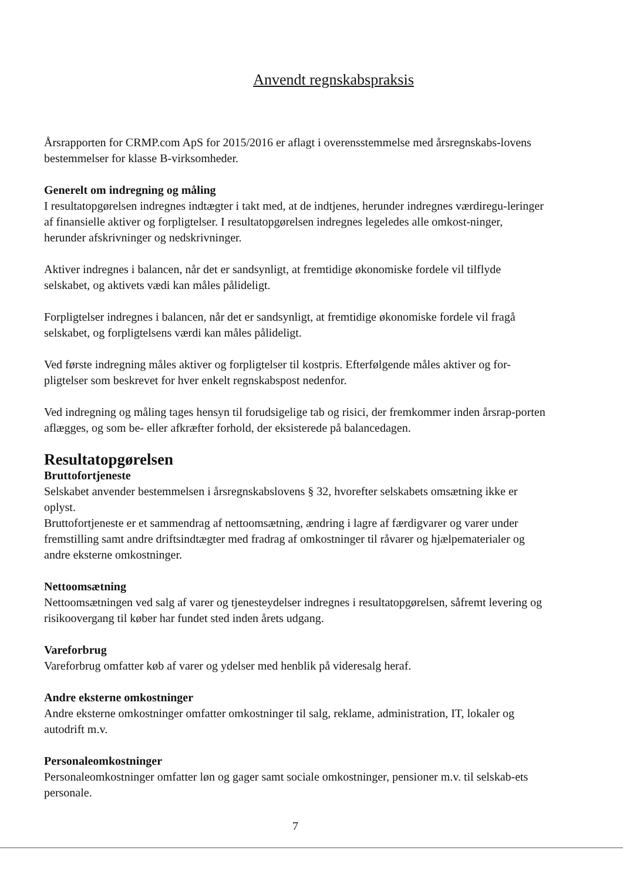Anvendt regnskabspraksis
Årsrapporten for CRMP.com ApS for 2015/2016 er aflagt i overensstemmelse med årsregnskabs-lovens bestemmelser for klasse B-virksomheder.
Generelt om indregning og måling
I resultatopgørelsen indregnes indtægter i takt med, at de indtjenes, herunder indregnes værdiregu-leringer af finansielle aktiver og forpligtelser. I resultatopgørelsen indregnes legeledes alle omkost-ninger, herunder afskrivninger og nedskrivninger.
Aktiver indregnes i balancen, når det er sandsynligt, at fremtidige økonomiske fordele vil tilflyde selskabet, og aktivets vædi kan måles pålideligt.
Forpligtelser indregnes i balancen, når det er sandsynligt, at fremtidige økonomiske fordele vil fragå selskabet, og forpligtelsens værdi kan måles pålideligt.
Ved første indregning måles aktiver og forpligtelser til kostpris. Efterfølgende måles aktiver og for-pligtelser som beskrevet for hver enkelt regnskabspost nedenfor.
Ved indregning og måling tages hensyn til forudsigelige tab og risici, der fremkommer inden årsrap-porten aflægges, og som be- eller afkræfter forhold, der eksisterede på balancedagen.
Resultatopgørelsen
Bruttofortjeneste
Selskabet anvender bestemmelsen i årsregnskabslovens § 32, hvorefter selskabets omsætning ikke er oplyst.
Bruttofortjeneste er et sammendrag af nettoomsætning, ændring i lagre af færdigvarer og varer under fremstilling samt andre driftsindtægter med fradrag af omkostninger til råvarer og hjælpematerialer og andre eksterne omkostninger.
Nettoomsætning
Nettoomsætningen ved salg af varer og tjenesteydelser indregnes i resultatopgørelsen, såfremt levering og risikoovergang til køber har fundet sted inden årets udgang.
Vareforbrug
Vareforbrug omfatter køb af varer og ydelser med henblik på videresalg heraf.
Andre eksterne omkostninger
Andre eksterne omkostninger omfatter omkostninger til salg, reklame, administration, IT, lokaler og autodrift m.v.
Personaleomkostninger
Personaleomkostninger omfatter løn og gager samt sociale omkostninger, pensioner m.v. til selskab-ets personale.
7